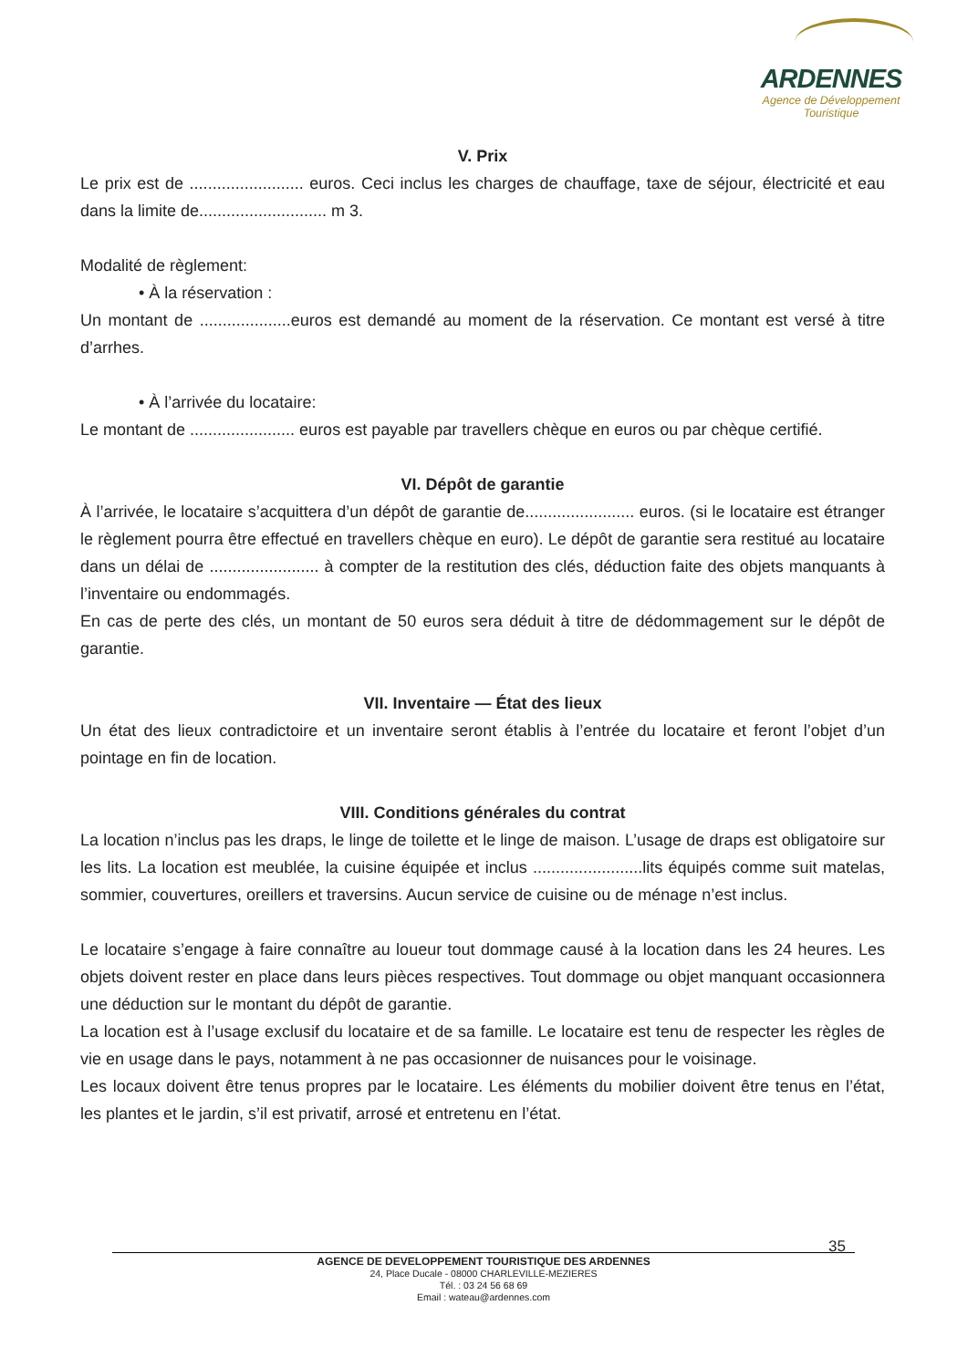ARDENNES
Agence de Développement
Touristique
V. Prix
Le prix est de ......................... euros. Ceci inclus les charges de chauffage, taxe de séjour, électricité et eau dans la limite de............................ m 3.
Modalité de règlement:
• À la réservation :
Un montant de ....................euros est demandé au moment de la réservation. Ce montant est versé à titre d’arrhes.
• À l’arrivée du locataire:
Le montant de ....................... euros est payable par travellers chèque en euros ou par chèque certifié.
VI. Dépôt de garantie
À l’arrivée, le locataire s’acquittera d’un dépôt de garantie de........................ euros. (si le locataire est étranger le règlement pourra être effectué en travellers chèque en euro). Le dépôt de garantie sera restitué au locataire dans un délai de ........................ à compter de la restitution des clés, déduction faite des objets manquants à l’inventaire ou endommagés.
En cas de perte des clés, un montant de 50 euros sera déduit à titre de dédommagement sur le dépôt de garantie.
VII. Inventaire — État des lieux
Un état des lieux contradictoire et un inventaire seront établis à l’entrée du locataire et feront l’objet d’un pointage en fin de location.
VIII. Conditions générales du contrat
La location n’inclus pas les draps, le linge de toilette et le linge de maison. L’usage de draps est obligatoire sur les lits. La location est meublée, la cuisine équipée et inclus ........................lits équipés comme suit matelas, sommier, couvertures, oreillers et traversins. Aucun service de cuisine ou de ménage n’est inclus.
Le locataire s’engage à faire connaître au loueur tout dommage causé à la location dans les 24 heures. Les objets doivent rester en place dans leurs pièces respectives. Tout dommage ou objet manquant occasionnera une déduction sur le montant du dépôt de garantie.
La location est à l’usage exclusif du locataire et de sa famille. Le locataire est tenu de respecter les règles de vie en usage dans le pays, notamment à ne pas occasionner de nuisances pour le voisinage.
Les locaux doivent être tenus propres par le locataire. Les éléments du mobilier doivent être tenus en l’état, les plantes et le jardin, s’il est privatif, arrosé et entretenu en l’état.
35
AGENCE DE DEVELOPPEMENT TOURISTIQUE DES ARDENNES
24, Place Ducale - 08000 CHARLEVILLE-MEZIERES
Tél. : 03 24 56 68 69
Email : wateau@ardennes.com